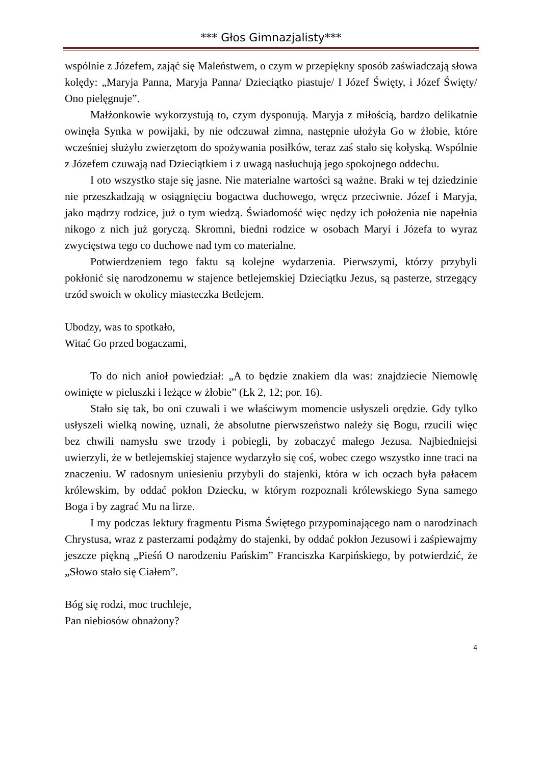*** Głos Gimnazjalisty***
wspólnie z Józefem, zająć się Maleństwem, o czym w przepiękny sposób zaświadczają słowa kolędy: „Maryja Panna, Maryja Panna/ Dzieciątko piastuje/ I Józef Święty, i Józef Święty/ Ono pielęgnuje”.
Małżonkowie wykorzystują to, czym dysponują. Maryja z miłością, bardzo delikatnie owinęła Synka w powijaki, by nie odczuwał zimna, następnie ułożyła Go w żłobie, które wcześniej służyło zwierzętom do spożywania posiłków, teraz zaś stało się kołyską. Wspólnie z Józefem czuwają nad Dzieciątkiem i z uwagą nasłuchują jego spokojnego oddechu.
I oto wszystko staje się jasne. Nie materialne wartości są ważne. Braki w tej dziedzinie nie przeszkadzają w osiągnięciu bogactwa duchowego, wręcz przeciwnie. Józef i Maryja, jako mądrzy rodzice, już o tym wiedzą. Świadomość więc nędzy ich położenia nie napełnia nikogo z nich już goryczą. Skromni, biedni rodzice w osobach Maryi i Józefa to wyraz zwycięstwa tego co duchowe nad tym co materialne.
Potwierdzeniem tego faktu są kolejne wydarzenia. Pierwszymi, którzy przybyli pokłonić się narodzonemu w stajence betlejemskiej Dzieciątku Jezus, są pasterze, strzegący trzód swoich w okolicy miasteczka Betlejem.
Ubodzy, was to spotkało,
Witać Go przed bogaczami,
To do nich anioł powiedział: „A to będzie znakiem dla was: znajdziecie Niemowlę owinięte w pieluszki i leżące w żłobie” (Łk 2, 12; por. 16).
Stało się tak, bo oni czuwali i we właściwym momencie usłyszeli orędzie. Gdy tylko usłyszeli wielką nowinę, uznali, że absolutne pierwszeństwo należy się Bogu, rzucili więc bez chwili namysłu swe trzody i pobiegli, by zobaczyć małego Jezusa. Najbiedniejsi uwierzyli, że w betlejemskiej stajence wydarzyło się coś, wobec czego wszystko inne traci na znaczeniu. W radosnym uniesieniu przybyli do stajenki, która w ich oczach była pałacem królewskim, by oddać pokłon Dziecku, w którym rozpoznali królewskiego Syna samego Boga i by zagrać Mu na lirze.
I my podczas lektury fragmentu Pisma Świętego przypominającego nam o narodzinach Chrystusa, wraz z pasterzami podążmy do stajenki, by oddać pokłon Jezusowi i zaśpiewajmy jeszcze piękną „Pieśń O narodzeniu Pańskim” Franciszka Karpińskiego, by potwierdzić, że „Słowo stało się Ciałem”.
Bóg się rodzi, moc truchleje,
Pan niebiosów obnażony?
4